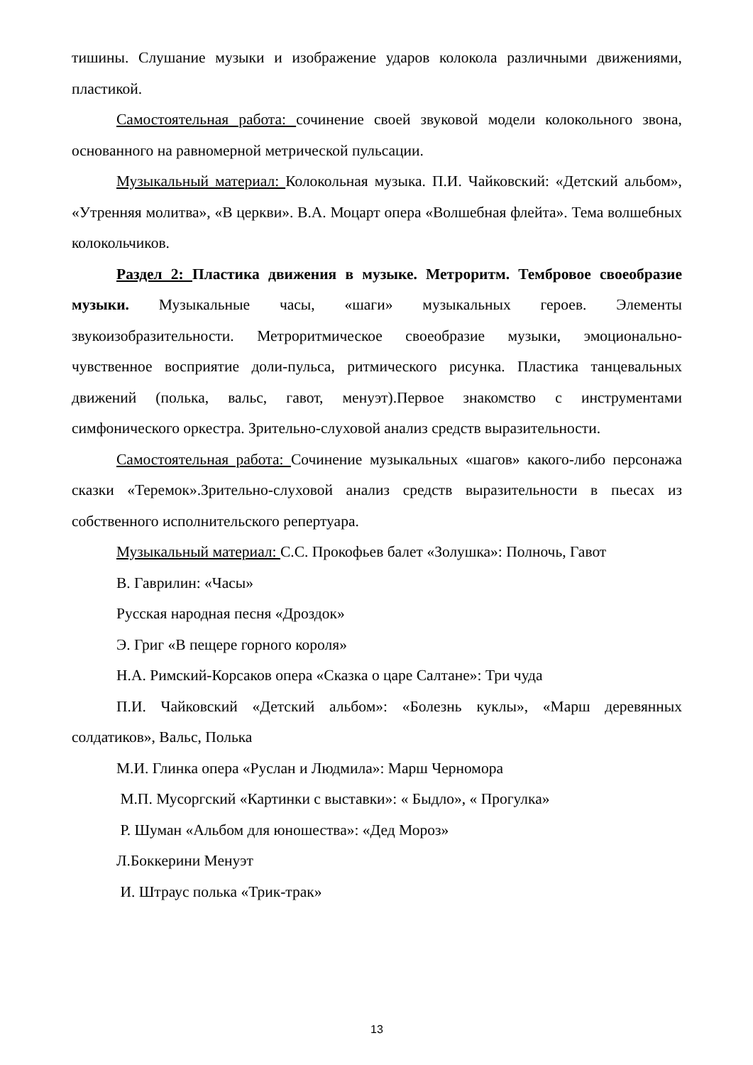тишины. Слушание музыки и изображение ударов колокола различными движениями, пластикой.
Самостоятельная работа: сочинение своей звуковой модели колокольного звона, основанного на равномерной метрической пульсации.
Музыкальный материал: Колокольная музыка. П.И. Чайковский: «Детский альбом», «Утренняя молитва», «В церкви». В.А. Моцарт опера «Волшебная флейта». Тема волшебных колокольчиков.
Раздел 2: Пластика движения в музыке. Метроритм. Тембровое своеобразие музыки. Музыкальные часы, «шаги» музыкальных героев. Элементы звукоизобразительности. Метроритмическое своеобразие музыки, эмоционально-чувственное восприятие доли-пульса, ритмического рисунка. Пластика танцевальных движений (полька, вальс, гавот, менуэт).Первое знакомство с инструментами симфонического оркестра. Зрительно-слуховой анализ средств выразительности.
Самостоятельная работа: Сочинение музыкальных «шагов» какого-либо персонажа сказки «Теремок».Зрительно-слуховой анализ средств выразительности в пьесах из собственного исполнительского репертуара.
Музыкальный материал: С.С. Прокофьев балет «Золушка»: Полночь, Гавот
В. Гаврилин: «Часы»
Русская народная песня «Дроздок»
Э. Григ «В пещере горного короля»
Н.А. Римский-Корсаков опера «Сказка о царе Салтане»: Три чуда
П.И. Чайковский «Детский альбом»: «Болезнь куклы», «Марш деревянных солдатиков», Вальс, Полька
М.И. Глинка опера «Руслан и Людмила»: Марш Черномора
М.П. Мусоргский «Картинки с выставки»: « Быдло», « Прогулка»
Р. Шуман «Альбом для юношества»: «Дед Мороз»
Л.Боккерини Менуэт
И. Штраус полька «Трик-трак»
13